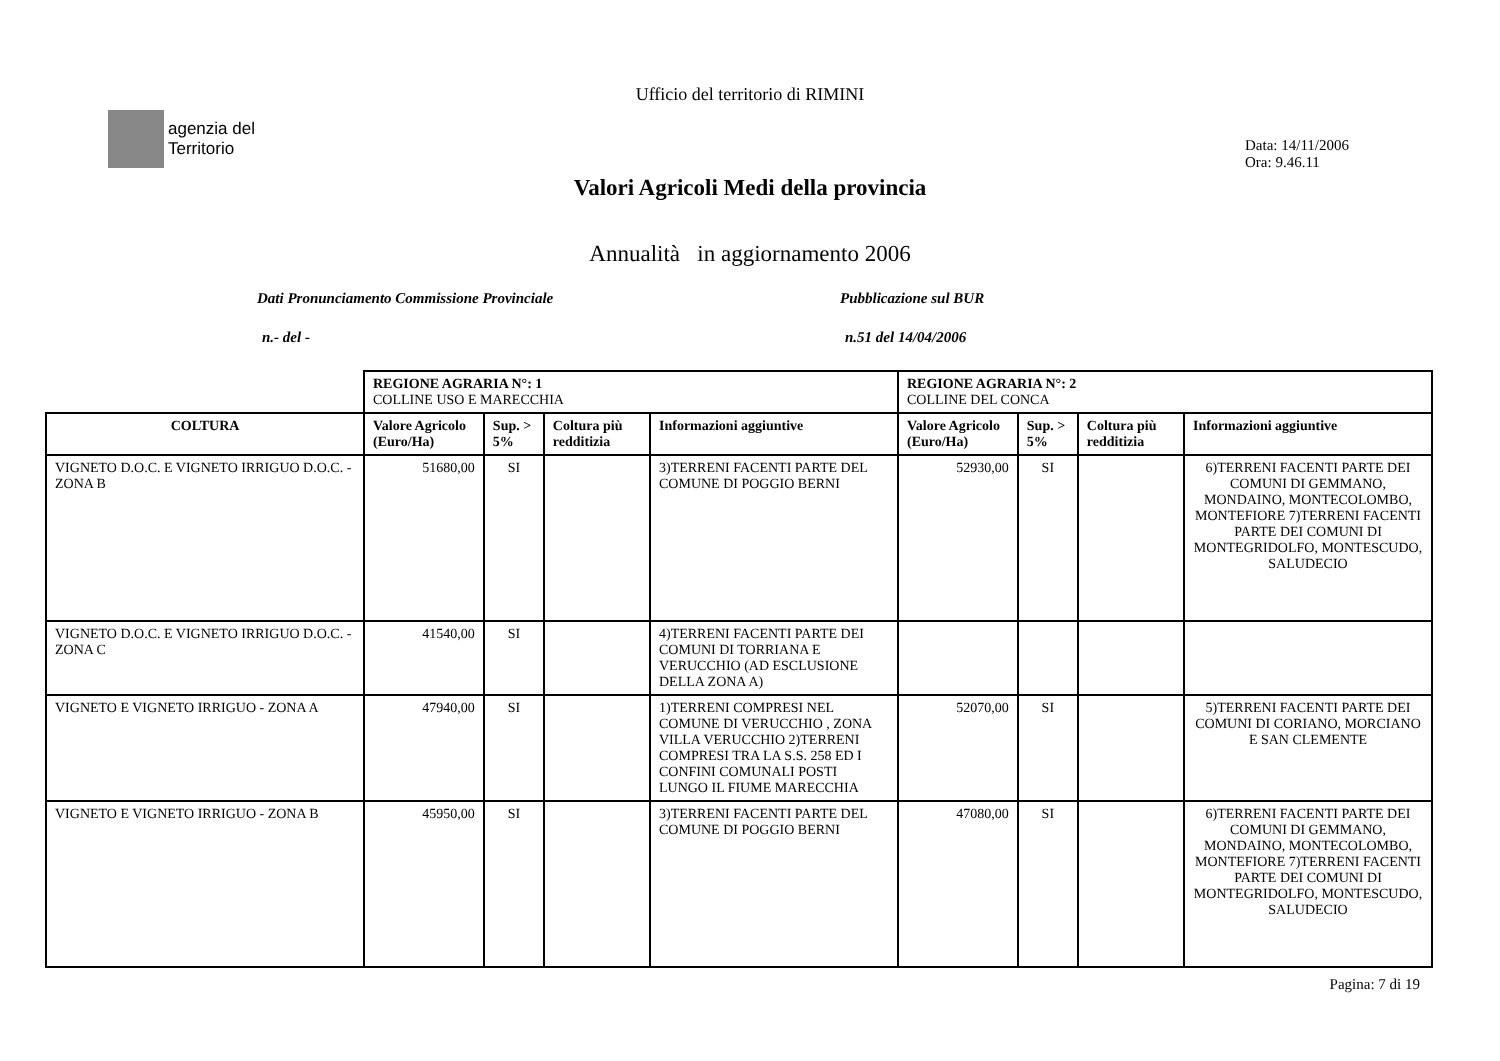Ufficio del territorio di RIMINI
agenzia del
Territorio
Data: 14/11/2006
Ora: 9.46.11
Valori Agricoli Medi della provincia
Annualità in aggiornamento 2006
Dati Pronunciamento Commissione Provinciale Pubblicazione sul BUR
n.- del - n.51 del 14/04/2006
| | REGIONE AGRARIA N°: 1 COLLINE USO E MARECCHIA | | | | REGIONE AGRARIA N°: 2 COLLINE DEL CONCA | | | |
| COLTURA | Valore Agricolo (Euro/Ha) | Sup. > 5% | Coltura più redditizia | Informazioni aggiuntive | Valore Agricolo (Euro/Ha) | Sup. > 5% | Coltura più redditizia | Informazioni aggiuntive |
| VIGNETO D.O.C. E VIGNETO IRRIGUO D.O.C. - ZONA B | 51680,00 | SI | | 3)TERRENI FACENTI PARTE DEL COMUNE DI POGGIO BERNI | 52930,00 | SI | | 6)TERRENI FACENTI PARTE DEI COMUNI DI GEMMANO, MONDAINO, MONTECOLOMBO, MONTEFIORE 7)TERRENI FACENTI PARTE DEI COMUNI DI MONTEGRIDOLFO, MONTESCUDO, SALUDECIO |
| VIGNETO D.O.C. E VIGNETO IRRIGUO D.O.C. - ZONA C | 41540,00 | SI | | 4)TERRENI FACENTI PARTE DEI COMUNI DI TORRIANA E VERUCCHIO (AD ESCLUSIONE DELLA ZONA A) | | | | |
| VIGNETO E VIGNETO IRRIGUO - ZONA A | 47940,00 | SI | | 1)TERRENI COMPRESI NEL COMUNE DI VERUCCHIO , ZONA VILLA VERUCCHIO 2)TERRENI COMPRESI TRA LA S.S. 258 ED I CONFINI COMUNALI POSTI LUNGO IL FIUME MARECCHIA | 52070,00 | SI | | 5)TERRENI FACENTI PARTE DEI COMUNI DI CORIANO, MORCIANO E SAN CLEMENTE |
| VIGNETO E VIGNETO IRRIGUO - ZONA B | 45950,00 | SI | | 3)TERRENI FACENTI PARTE DEL COMUNE DI POGGIO BERNI | 47080,00 | SI | | 6)TERRENI FACENTI PARTE DEI COMUNI DI GEMMANO, MONDAINO, MONTECOLOMBO, MONTEFIORE 7)TERRENI FACENTI PARTE DEI COMUNI DI MONTEGRIDOLFO, MONTESCUDO, SALUDECIO |
Pagina: 7 di 19